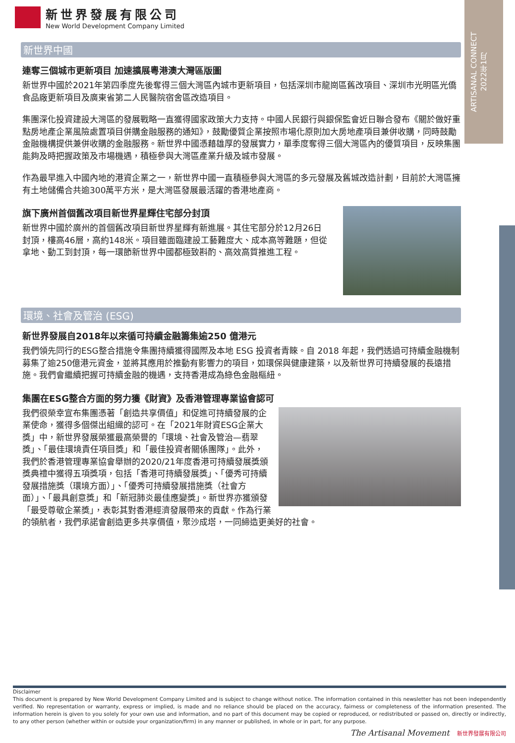ARTISANAL CONNECT
2022年1月
新世界發展有限公司
New World Development Company Limited
新世界中國
連奪三個城市更新項目 加速擴展粵港澳大灣區版圖
新世界中國於2021年第四季度先後奪得三個大灣區內城市更新項目，包括深圳市龍崗區舊改項目、深圳市光明區光僑食品廠更新項目及廣東省第二人民醫院宿舍區改造項目。
集團深化投資建設大灣區的發展戰略一直獲得國家政策大力支持。中國人民銀行與銀保監會近日聯合發布《關於做好重點房地產企業風險處置項目併購金融服務的通知》，鼓勵優質企業按照市場化原則加大房地產項目兼併收購，同時鼓勵金融機構提供兼併收購的金融服務。新世界中國憑藉雄厚的發展實力，單季度奪得三個大灣區內的優質項目，反映集團能夠及時把握政策及市場機遇，積極參與大灣區產業升級及城市發展。
作為最早進入中國內地的港資企業之一，新世界中國一直積極參與大灣區的多元發展及舊城改造計劃，目前於大灣區擁有土地儲備合共逾300萬平方米，是大灣區發展最活躍的香港地產商。
旗下廣州首個舊改項目新世界星輝住宅部分封頂
新世界中國於廣州的首個舊改項目新世界星輝有新進展。其住宅部分於12月26日封頂，樓高46層，高約148米。項目雖面臨建設工藝難度大、成本高等難題，但從拿地、動工到封頂，每一環節新世界中國都極致斟酌、高效高質推進工程。
環境、社會及管治 (ESG)
新世界發展自2018年以來循可持續金融籌集逾250 億港元
我們領先同行的ESG整合措施令集團持續獲得國際及本地 ESG 投資者青睞。自 2018 年起，我們透過可持續金融機制募集了逾250億港元資金，並將其應用於推動有影響力的項目，如環保與健康建築，以及新世界可持續發展的長遠措施。我們會繼續把握可持續金融的機遇，支持香港成為綠色金融樞紐。
集團在ESG整合方面的努力獲《財資》及香港管理專業協會認可
我們很榮幸宣布集團憑著「創造共享價值」和促進可持續發展的企業使命，獲得多個傑出組織的認可。在「2021年財資ESG企業大獎」中，新世界發展榮獲最高榮譽的「環境、社會及管治—翡翠獎」、「最佳環境責任項目獎」和「最佳投資者關係團隊」。此外，我們於香港管理專業協會舉辦的2020/21年度香港可持續發展獎頒獎典禮中獲得五項獎項，包括「香港可持續發展獎」、「優秀可持續發展措施獎（環境方面）」、「優秀可持續發展措施獎（社會方面）」、「最具創意獎」和「新冠肺炎最佳應變獎」。新世界亦獲頒發「最受尊敬企業獎」，表彰其對香港經濟發展帶來的貢獻。作為行業的領航者，我們承諾會創造更多共享價值，聚沙成塔，一同締造更美好的社會。
Disclaimer
This document is prepared by New World Development Company Limited and is subject to change without notice. The information contained in this newsletter has not been independently verified. No representation or warranty, express or implied, is made and no reliance should be placed on the accuracy, fairness or completeness of the information presented. The information herein is given to you solely for your own use and information, and no part of this document may be copied or reproduced, or redistributed or passed on, directly or indirectly, to any other person (whether within or outside your organization/firm) in any manner or published, in whole or in part, for any purpose.
The Artisanal Movement 新世界發展有限公司